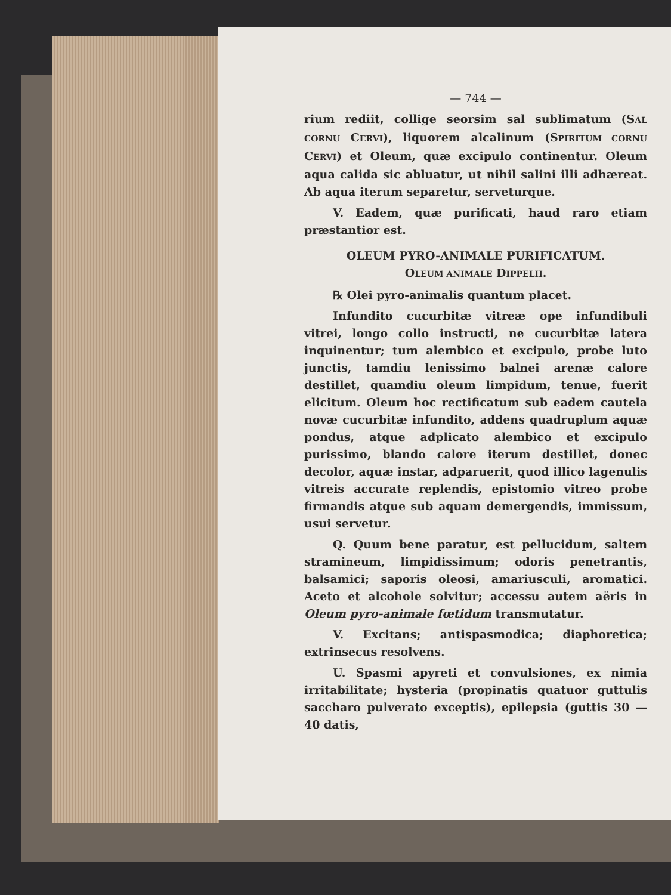— 744 —
rium rediit, collige seorsim sal sublimatum (SAL CORNU CERVI), liquorem alcalinum (SPIRITUM CORNU CERVI) et Oleum, quæ excipulo continentur. Oleum aqua calida sic abluatur, ut nihil salini illi adhæreat. Ab aqua iterum separetur, serveturque.
V. Eadem, quæ purificati, haud raro etiam præstantior est.
OLEUM PYRO-ANIMALE PURIFICATUM.
OLEUM ANIMALE DIPPELII.
℞ Olei pyro-animalis quantum placet.
Infundito cucurbitæ vitreæ ope infundibuli vitrei, longo collo instructi, ne cucurbitæ latera inquinentur; tum alembico et excipulo, probe luto junctis, tamdiu lenissimo balnei arenæ calore destillet, quamdiu oleum limpidum, tenue, fuerit elicitum. Oleum hoc rectificatum sub eadem cautela novæ cucurbitæ infundito, addens quadruplum aquæ pondus, atque adplicato alembico et excipulo purissimo, blando calore iterum destillet, donec decolor, aquæ instar, adparuerit, quod illico lagenulis vitreis accurate replendis, epistomio vitreo probe firmandis atque sub aquam demergendis, immissum, usui servetur.
Q. Quum bene paratur, est pellucidum, saltem stramineum, limpidissimum; odoris penetrantis, balsamici; saporis oleosi, amariusculi, aromatici. Aceto et alcohole solvitur; accessu autem aëris in Oleum pyro-animale fœtidum transmutatur.
V. Excitans; antispasmodica; diaphoretica; extrinsecus resolvens.
U. Spasmi apyreti et convulsiones, ex nimia irritabilitate; hysteria (propinatis quatuor guttulis saccharo pulverato exceptis), epilepsia (guttis 30 — 40 datis,